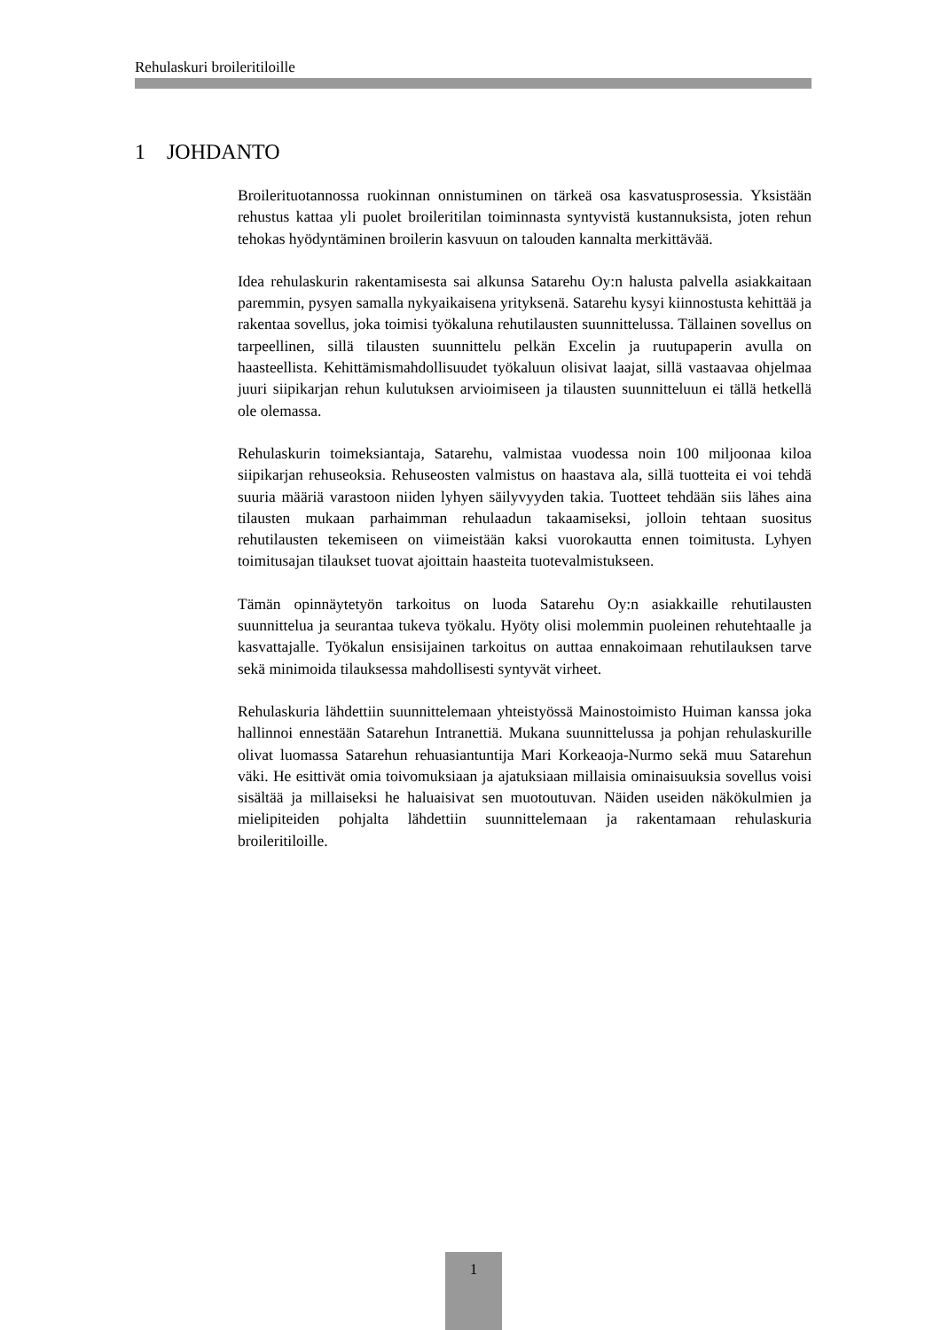Rehulaskuri broileritiloille
1 JOHDANTO
Broilerituotannossa ruokinnan onnistuminen on tärkeä osa kasvatusprosessia. Yksistään rehustus kattaa yli puolet broileritilan toiminnasta syntyvistä kustannuksista, joten rehun tehokas hyödyntäminen broilerin kasvuun on talouden kannalta merkittävää.
Idea rehulaskurin rakentamisesta sai alkunsa Satarehu Oy:n halusta palvella asiakkaitaan paremmin, pysyen samalla nykyaikaisena yrityksenä. Satarehu kysyi kiinnostusta kehittää ja rakentaa sovellus, joka toimisi työkaluna rehutilausten suunnittelussa. Tällainen sovellus on tarpeellinen, sillä tilausten suunnittelu pelkän Excelin ja ruutupaperin avulla on haasteellista. Kehittämismahdollisuudet työkaluun olisivat laajat, sillä vastaavaa ohjelmaa juuri siipikarjan rehun kulutuksen arvioimiseen ja tilausten suunnitteluun ei tällä hetkellä ole olemassa.
Rehulaskurin toimeksiantaja, Satarehu, valmistaa vuodessa noin 100 miljoonaa kiloa siipikarjan rehuseoksia. Rehuseosten valmistus on haastava ala, sillä tuotteita ei voi tehdä suuria määriä varastoon niiden lyhyen säilyvyyden takia. Tuotteet tehdään siis lähes aina tilausten mukaan parhaimman rehulaadun takaamiseksi, jolloin tehtaan suositus rehutilausten tekemiseen on viimeistään kaksi vuorokautta ennen toimitusta. Lyhyen toimitusajan tilaukset tuovat ajoittain haasteita tuotevalmistukseen.
Tämän opinnäytetyön tarkoitus on luoda Satarehu Oy:n asiakkaille rehutilausten suunnittelua ja seurantaa tukeva työkalu. Hyöty olisi molemmin puoleinen rehutehtaalle ja kasvattajalle. Työkalun ensisijainen tarkoitus on auttaa ennakoimaan rehutilauksen tarve sekä minimoida tilauksessa mahdollisesti syntyvät virheet.
Rehulaskuria lähdettiin suunnittelemaan yhteistyössä Mainostoimisto Huiman kanssa joka hallinnoi ennestään Satarehun Intranettiä. Mukana suunnittelussa ja pohjan rehulaskurille olivat luomassa Satarehun rehuasiantuntija Mari Korkeaoja-Nurmo sekä muu Satarehun väki. He esittivät omia toivomuksiaan ja ajatuksiaan millaisia ominaisuuksia sovellus voisi sisältää ja millaiseksi he haluaisivat sen muotoutuvan. Näiden useiden näkökulmien ja mielipiteiden pohjalta lähdettiin suunnittelemaan ja rakentamaan rehulaskuria broileritiloille.
1